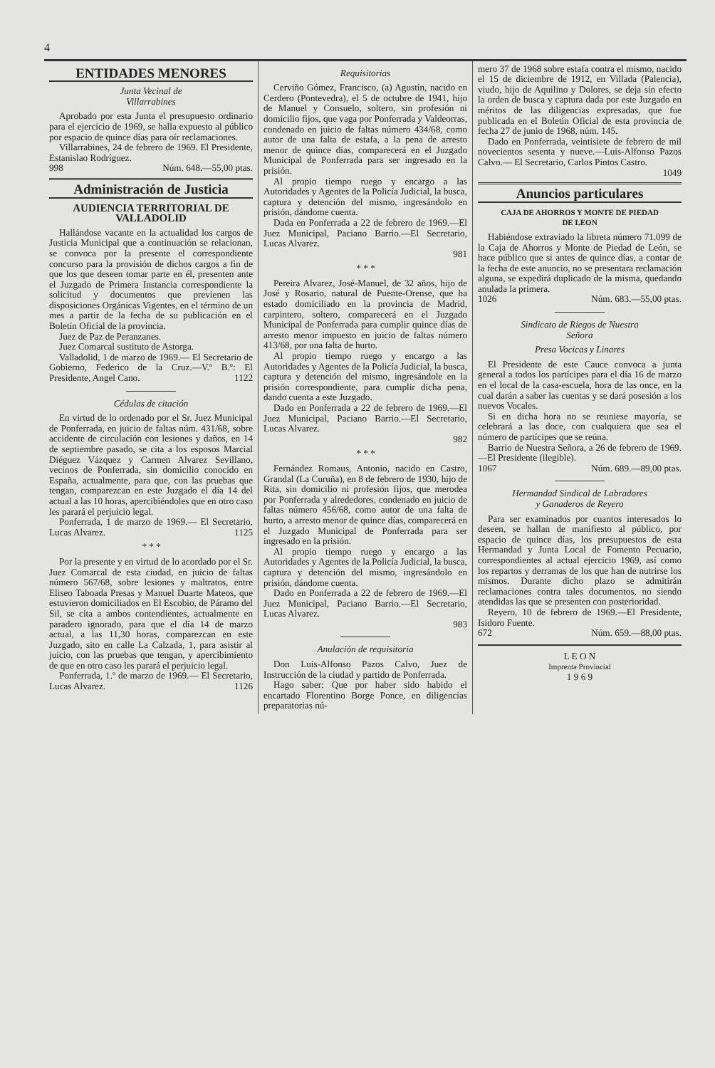4
ENTIDADES MENORES
Junta Vecinal de
Villarrabines
Aprobado por esta Junta el presupuesto ordinario para el ejercicio de 1969, se halla expuesto al público por espacio de quince días para oír reclamaciones.
Villarrabines, 24 de febrero de 1969. El Presidente, Estanislao Rodríguez.
998 Núm. 648.—55,00 ptas.
Administración de Justicia
AUDIENCIA TERRITORIAL DE VALLADOLID
Hallándose vacante en la actualidad los cargos de Justicia Municipal que a continuación se relacionan, se convoca por la presente el correspondiente concurso para la provisión de dichos cargos a fin de que los que deseen tomar parte en él, presenten ante el Juzgado de Primera Instancia correspondiente la solicitud y documentos que previenen las disposiciones Orgánicas Vigentes, en el término de un mes a partir de la fecha de su publicación en el Boletín Oficial de la provincia.
Juez de Paz de Peranzanes.
Juez Comarcal sustituto de Astorga.
Valladolid, 1 de marzo de 1969.— El Secretario de Gobierno, Federico de la Cruz.—V.º B.º: El Presidente, Angel Cano. 1122
Cédulas de citación
En virtud de lo ordenado por el Sr. Juez Municipal de Ponferrada, en juicio de faltas núm. 431/68, sobre accidente de circulación con lesiones y daños, en 14 de septiembre pasado, se cita a los esposos Marcial Diéguez Vázquez y Carmen Alvarez Sevillano, vecinos de Ponferrada, sin domicilio conocido en España, actualmente, para que, con las pruebas que tengan, comparezcan en este Juzgado el día 14 del actual a las 10 horas, apercibiéndoles que en otro caso les parará el perjuicio legal.
Ponferrada, 1 de marzo de 1969.— El Secretario, Lucas Alvarez. 1125
* * *
Por la presente y en virtud de lo acordado por el Sr. Juez Comarcal de esta ciudad, en juicio de faltas número 567/68, sobre lesiones y maltratos, entre Eliseo Taboada Presas y Manuel Duarte Mateos, que estuvieron domiciliados en El Escobio, de Páramo del Sil, se cita a ambos contendientes, actualmente en paradero ignorado, para que el día 14 de marzo actual, a las 11,30 horas, comparezcan en este Juzgado, sito en calle La Calzada, 1, para asistir al juicio, con las pruebas que tengan, y apercibimiento de que en otro caso les parará el perjuicio legal.
Ponferrada, 1.º de marzo de 1969.— El Secretario, Lucas Alvarez. 1126
Requisitorias
Cerviño Gómez, Francisco, (a) Agustín, nacido en Cerdero (Pontevedra), el 5 de octubre de 1941, hijo de Manuel y Consuelo, soltero, sin profesión ni domicilio fijos, que vaga por Ponferrada y Valdeorras, condenado en juicio de faltas número 434/68, como autor de una falta de estafa, a la pena de arresto menor de quince días, comparecerá en el Juzgado Municipal de Ponferrada para ser ingresado en la prisión.
Al propio tiempo ruego y encargo a las Autoridades y Agentes de la Policía Judicial, la busca, captura y detención del mismo, ingresándolo en prisión, dándome cuenta.
Dada en Ponferrada a 22 de febrero de 1969.—El Juez Municipal, Paciano Barrio.—El Secretario, Lucas Alvarez.
981
* * *
Pereira Alvarez, José-Manuel, de 32 años, hijo de José y Rosario, natural de Puente-Orense, que ha estado domiciliado en la provincia de Madrid, carpintero, soltero, comparecerá en el Juzgado Municipal de Ponferrada para cumplir quince días de arresto menor impuesto en juicio de faltas número 413/68, por una falta de hurto.
Al propio tiempo ruego y encargo a las Autoridades y Agentes de la Policía Judicial, la busca, captura y detención del mismo, ingresándole en la prisión correspondiente, para cumplir dicha pena, dando cuenta a este Juzgado.
Dado en Ponferrada a 22 de febrero de 1969.—El Juez Municipal, Paciano Barrio.—El Secretario, Lucas Alvarez.
982
* * *
Fernández Romaus, Antonio, nacido en Castro, Grandal (La Curuña), en 8 de febrero de 1930, hijo de Rita, sin domicilio ni profesión fijos, que merodea por Ponferrada y alrededores, condenado en juicio de faltas número 456/68, como autor de una falta de hurto, a arresto menor de quince días, comparecerá en el Juzgado Municipal de Ponferrada para ser ingresado en la prisión.
Al propio tiempo ruego y encargo a las Autoridades y Agentes de la Policía Judicial, la busca, captura y detención del mismo, ingresándolo en prisión, dándome cuenta.
Dado en Ponferrada a 22 de febrero de 1969.—El Juez Municipal, Paciano Barrio.—El Secretario, Lucas Alvarez.
983
Anulación de requisitoria
Don Luis-Alfonso Pazos Calvo, Juez de Instrucción de la ciudad y partido de Ponferrada.
Hago saber: Que por haber sido habido el encartado Florentino Borge Ponce, en diligencias preparatorias nú-
mero 37 de 1968 sobre estafa contra el mismo, nacido el 15 de diciembre de 1912, en Villada (Palencia), viudo, hijo de Aquilino y Dolores, se deja sin efecto la orden de busca y captura dada por este Juzgado en méritos de las diligencias expresadas, que fue publicada en el Boletín Oficial de esta provincia de fecha 27 de junio de 1968, núm. 145.
Dado en Ponferrada, veintisiete de febrero de mil novecientos sesenta y nueve.—Luis-Alfonso Pazos Calvo.— El Secretario, Carlos Pintos Castro.
1049
Anuncios particulares
CAJA DE AHORROS Y MONTE DE PIEDAD
DE LEON
Habiéndose extraviado la libreta número 71.099 de la Caja de Ahorros y Monte de Piedad de León, se hace público que si antes de quince días, a contar de la fecha de este anuncio, no se presentara reclamación alguna, se expedirá duplicado de la misma, quedando anulada la primera.
1026 Núm. 683.—55,00 ptas.
Sindicato de Riegos de Nuestra
Señora
Presa Vocicas y Linares
El Presidente de este Cauce convoca a junta general a todos los partícipes para el día 16 de marzo en el local de la casa-escuela, hora de las once, en la cual darán a saber las cuentas y se dará posesión a los nuevos Vocales.
Si en dicha hora no se reuniese mayoría, se celebrará a las doce, con cualquiera que sea el número de partícipes que se reúna.
Barrio de Nuestra Señora, a 26 de febrero de 1969.—El Presidente (ilegible).
1067 Núm. 689.—89,00 ptas.
Hermandad Sindical de Labradores
y Ganaderos de Reyero
Para ser examinados por cuantos interesados lo deseen, se hallan de manifiesto al público, por espacio de quince días, los presupuestos de esta Hermandad y Junta Local de Fomento Pecuario, correspondientes al actual ejercicio 1969, así como los repartos y derramas de los que han de nutrirse los mismos. Durante dicho plazo se admitirán reclamaciones contra tales documentos, no siendo atendidas las que se presenten con posterioridad.
Reyero, 10 de febrero de 1969.—El Presidente, Isidoro Fuente.
672 Núm. 659.—88,00 ptas.
L E O N
Imprenta Provincial
1 9 6 9